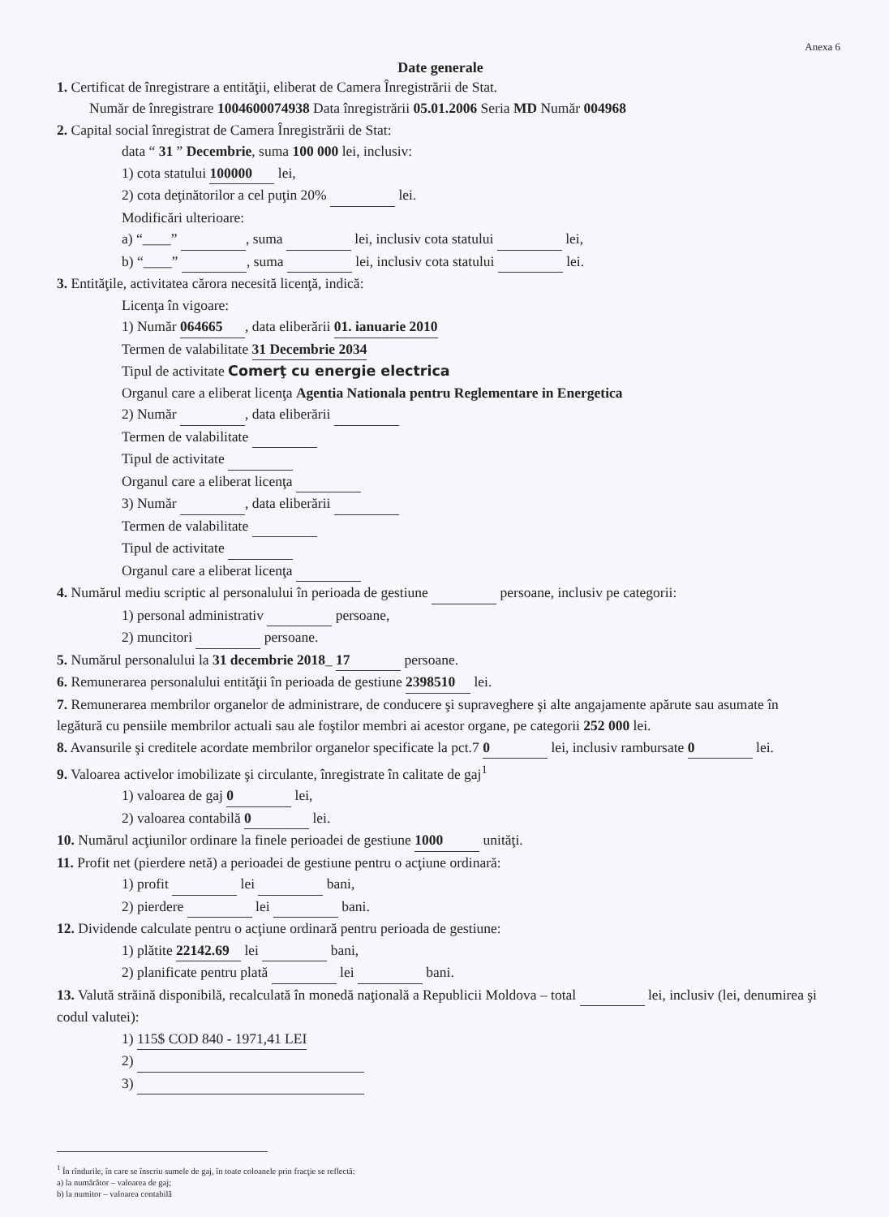Anexa 6
Date generale
1. Certificat de înregistrare a entităţii, eliberat de Camera Înregistrării de Stat.
Număr de înregistrare 1004600074938 Data înregistrării 05.01.2006 Seria MD Număr 004968
2. Capital social înregistrat de Camera Înregistrării de Stat:
data “ 31 ” Decembrie, suma 100 000 lei, inclusiv:
1) cota statului 100000 lei,
2) cota deţinătorilor a cel puţin 20% lei.
Modificări ulterioare:
a) “____” , suma lei, inclusiv cota statului lei,
b) “____” , suma lei, inclusiv cota statului lei.
3. Entităţile, activitatea cărora necesită licenţă, indică:
Licenţa în vigoare:
1) Număr 064665, data eliberării 01. ianuarie 2010
Termen de valabilitate 31 Decembrie 2034
Tipul de activitate Comerţ cu energie electrica
Organul care a eliberat licenţa Agentia Nationala pentru Reglementare in Energetica
2) Număr , data eliberării
Termen de valabilitate
Tipul de activitate
Organul care a eliberat licenţa
3) Număr , data eliberării
Termen de valabilitate
Tipul de activitate
Organul care a eliberat licenţa
4. Numărul mediu scriptic al personalului în perioada de gestiune persoane, inclusiv pe categorii:
1) personal administrativ persoane,
2) muncitori persoane.
5. Numărul personalului la 31 decembrie 2018_ 17 persoane.
6. Remunerarea personalului entităţii în perioada de gestiune 2398510 lei.
7. Remunerarea membrilor organelor de administrare, de conducere şi supraveghere şi alte angajamente apărute sau asumate în legătură cu pensiile membrilor actuali sau ale foştilor membri ai acestor organe, pe categorii 252 000 lei.
8. Avansurile şi creditele acordate membrilor organelor specificate la pct.7 0 lei, inclusiv rambursate 0 lei.
9. Valoarea activelor imobilizate şi circulante, înregistrate în calitate de gaj<sup>1</sup>
1) valoarea de gaj 0 lei,
2) valoarea contabilă 0 lei.
10. Numărul acţiunilor ordinare la finele perioadei de gestiune 1000 unităţi.
11. Profit net (pierdere netă) a perioadei de gestiune pentru o acţiune ordinară:
1) profit lei bani,
2) pierdere lei bani.
12. Dividende calculate pentru o acţiune ordinară pentru perioada de gestiune:
1) plătite 22142.69 lei bani,
2) planificate pentru plată lei bani.
13. Valută străină disponibilă, recalculată în monedă naţională a Republicii Moldova – total lei, inclusiv (lei, denumirea şi codul valutei):
1) 115$ COD 840 - 1971,41 LEI
2)
3)
<sup>1</sup> În rîndurile, în care se înscriu sumele de gaj, în toate coloanele prin fracţie se reflectă:
a) la numărător – valoarea de gaj;
b) la numitor – valoarea contabilă